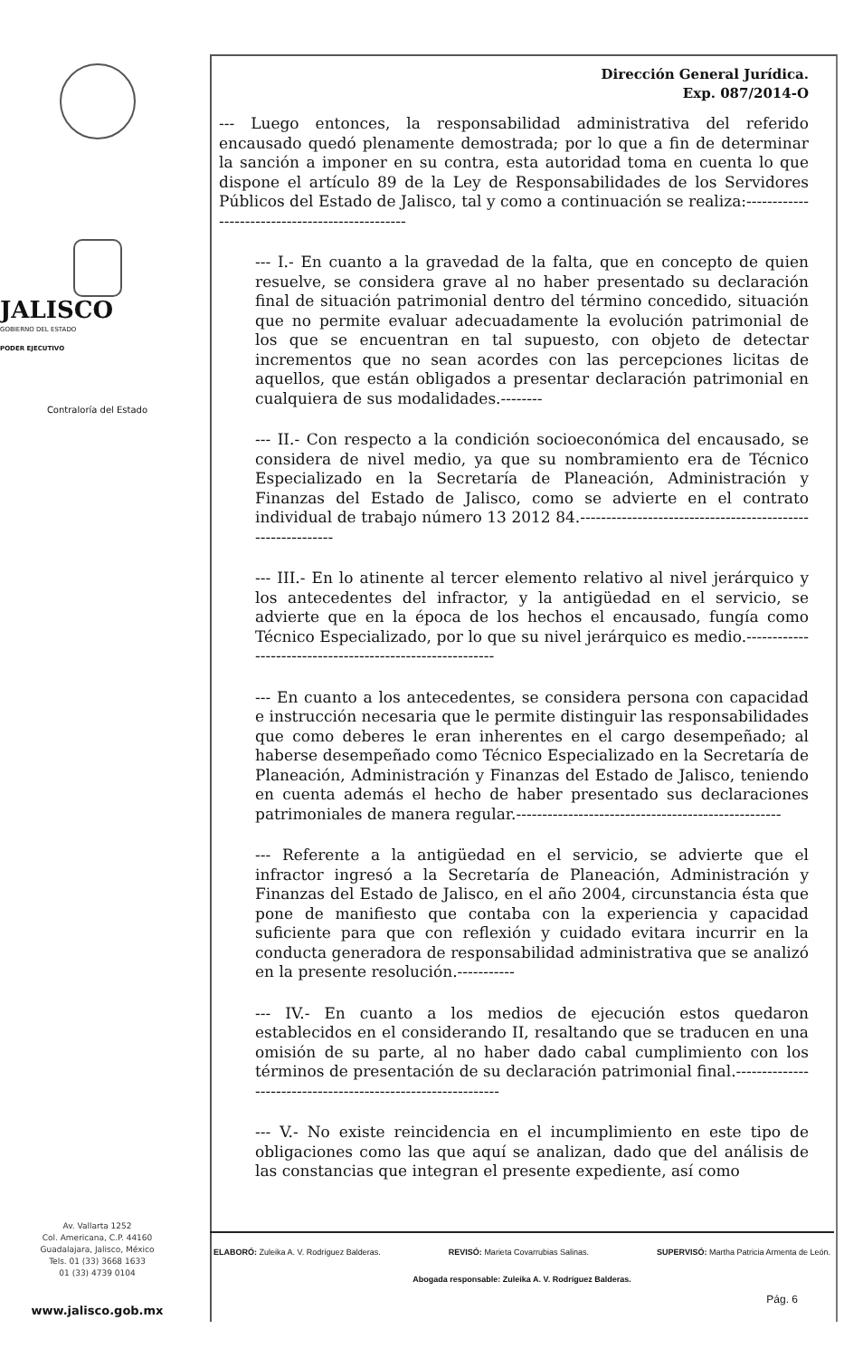JALISCO
GOBIERNO DEL ESTADO
PODER EJECUTIVO
Contraloría del Estado
Av. Vallarta 1252
Col. Americana, C.P. 44160
Guadalajara, Jalisco, México
Tels. 01 (33) 3668 1633
01 (33) 4739 0104
www.jalisco.gob.mx
Dirección General Jurídica.
Exp. 087/2014-O
--- Luego entonces, la responsabilidad administrativa del referido encausado quedó plenamente demostrada; por lo que a fin de determinar la sanción a imponer en su contra, esta autoridad toma en cuenta lo que dispone el artículo 89 de la Ley de Responsabilidades de los Servidores Públicos del Estado de Jalisco, tal y como a continuación se realiza:------------------------------------------------
--- I.- En cuanto a la gravedad de la falta, que en concepto de quien resuelve, se considera grave al no haber presentado su declaración final de situación patrimonial dentro del término concedido, situación que no permite evaluar adecuadamente la evolución patrimonial de los que se encuentran en tal supuesto, con objeto de detectar incrementos que no sean acordes con las percepciones licitas de aquellos, que están obligados a presentar declaración patrimonial en cualquiera de sus modalidades.--------
--- II.- Con respecto a la condición socioeconómica del encausado, se considera de nivel medio, ya que su nombramiento era de Técnico Especializado en la Secretaría de Planeación, Administración y Finanzas del Estado de Jalisco, como se advierte en el contrato individual de trabajo número 13 2012 84.-----------------------------------------------------------
--- III.- En lo atinente al tercer elemento relativo al nivel jerárquico y los antecedentes del infractor, y la antigüedad en el servicio, se advierte que en la época de los hechos el encausado, fungía como Técnico Especializado, por lo que su nivel jerárquico es medio.----------------------------------------------------------
--- En cuanto a los antecedentes, se considera persona con capacidad e instrucción necesaria que le permite distinguir las responsabilidades que como deberes le eran inherentes en el cargo desempeñado; al haberse desempeñado como Técnico Especializado en la Secretaría de Planeación, Administración y Finanzas del Estado de Jalisco, teniendo en cuenta además el hecho de haber presentado sus declaraciones patrimoniales de manera regular.---------------------------------------------------
--- Referente a la antigüedad en el servicio, se advierte que el infractor ingresó a la Secretaría de Planeación, Administración y Finanzas del Estado de Jalisco, en el año 2004, circunstancia ésta que pone de manifiesto que contaba con la experiencia y capacidad suficiente para que con reflexión y cuidado evitara incurrir en la conducta generadora de responsabilidad administrativa que se analizó en la presente resolución.-----------
--- IV.- En cuanto a los medios de ejecución estos quedaron establecidos en el considerando II, resaltando que se traducen en una omisión de su parte, al no haber dado cabal cumplimiento con los términos de presentación de su declaración patrimonial final.-------------------------------------------------------------
--- V.- No existe reincidencia en el incumplimiento en este tipo de obligaciones como las que aquí se analizan, dado que del análisis de las constancias que integran el presente expediente, así como
ELABORÓ: Zuleika A. V. Rodríguez Balderas. REVISÓ: Marieta Covarrubias Salinas. SUPERVISÓ: Martha Patricia Armenta de León.
Abogada responsable: Zuleika A. V. Rodríguez Balderas.
Pág. 6